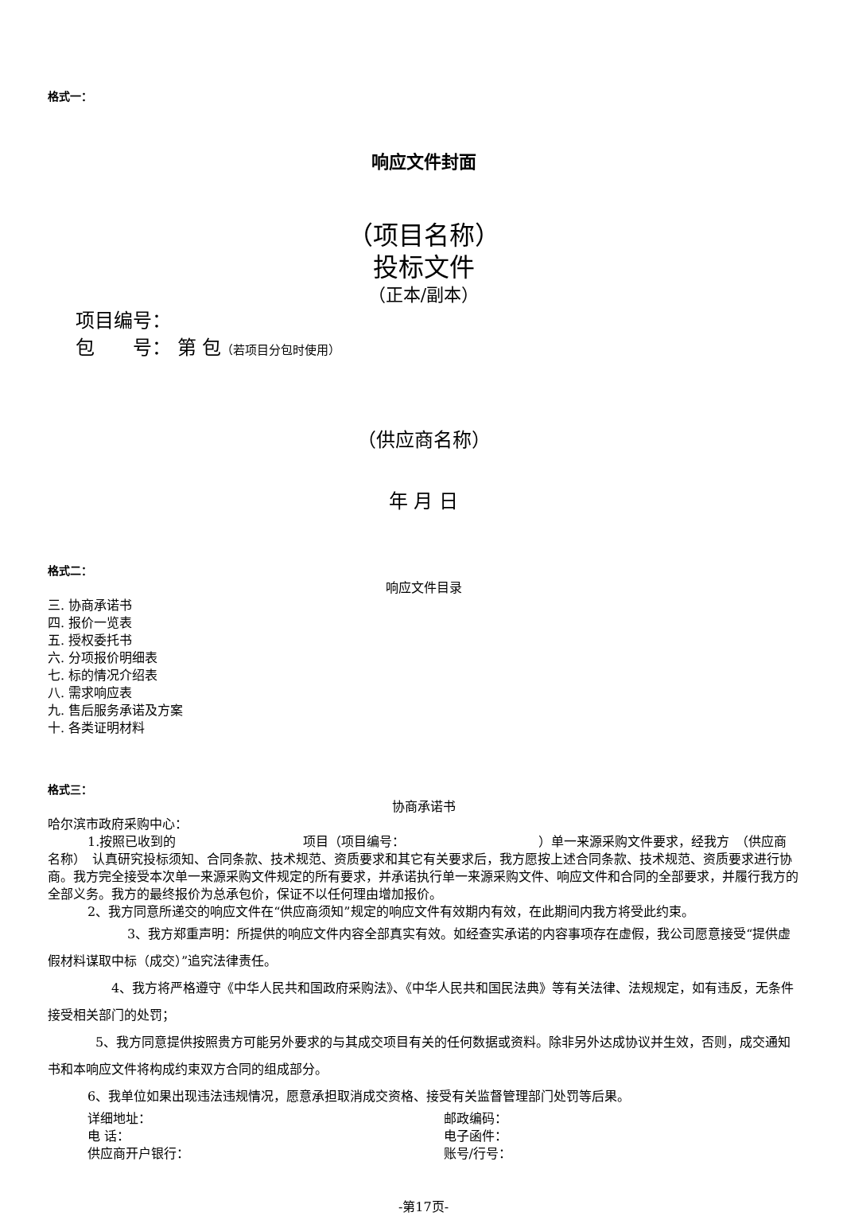格式一：
响应文件封面
（项目名称）
投标文件
（正本/副本）
项目编号：
包　　号： 第 包（若项目分包时使用）
（供应商名称）
年 月 日
格式二：
响应文件目录
三. 协商承诺书
四. 报价一览表
五. 授权委托书
六. 分项报价明细表
七. 标的情况介绍表
八. 需求响应表
九. 售后服务承诺及方案
十. 各类证明材料
格式三：
协商承诺书
哈尔滨市政府采购中心：
1.按照已收到的　　　　　　　　　　项目（项目编号：　　　　　　　　　　　）单一来源采购文件要求，经我方　（供应商名称）　认真研究投标须知、合同条款、技术规范、资质要求和其它有关要求后，我方愿按上述合同条款、技术规范、资质要求进行协商。我方完全接受本次单一来源采购文件规定的所有要求，并承诺执行单一来源采购文件、响应文件和合同的全部要求，并履行我方的全部义务。我方的最终报价为总承包价，保证不以任何理由增加报价。
2、我方同意所递交的响应文件在“供应商须知”规定的响应文件有效期内有效，在此期间内我方将受此约束。
3、我方郑重声明：所提供的响应文件内容全部真实有效。如经查实承诺的内容事项存在虚假，我公司愿意接受“提供虚假材料谋取中标（成交）”追究法律责任。
4、我方将严格遵守《中华人民共和国政府采购法》、《中华人民共和国民法典》等有关法律、法规规定，如有违反，无条件接受相关部门的处罚；
5、我方同意提供按照贵方可能另外要求的与其成交项目有关的任何数据或资料。除非另外达成协议并生效，否则，成交通知书和本响应文件将构成约束双方合同的组成部分。
6、我单位如果出现违法违规情况，愿意承担取消成交资格、接受有关监督管理部门处罚等后果。
详细地址： 邮政编码：
电 话： 电子函件：
供应商开户银行： 账号/行号：
-第17页-